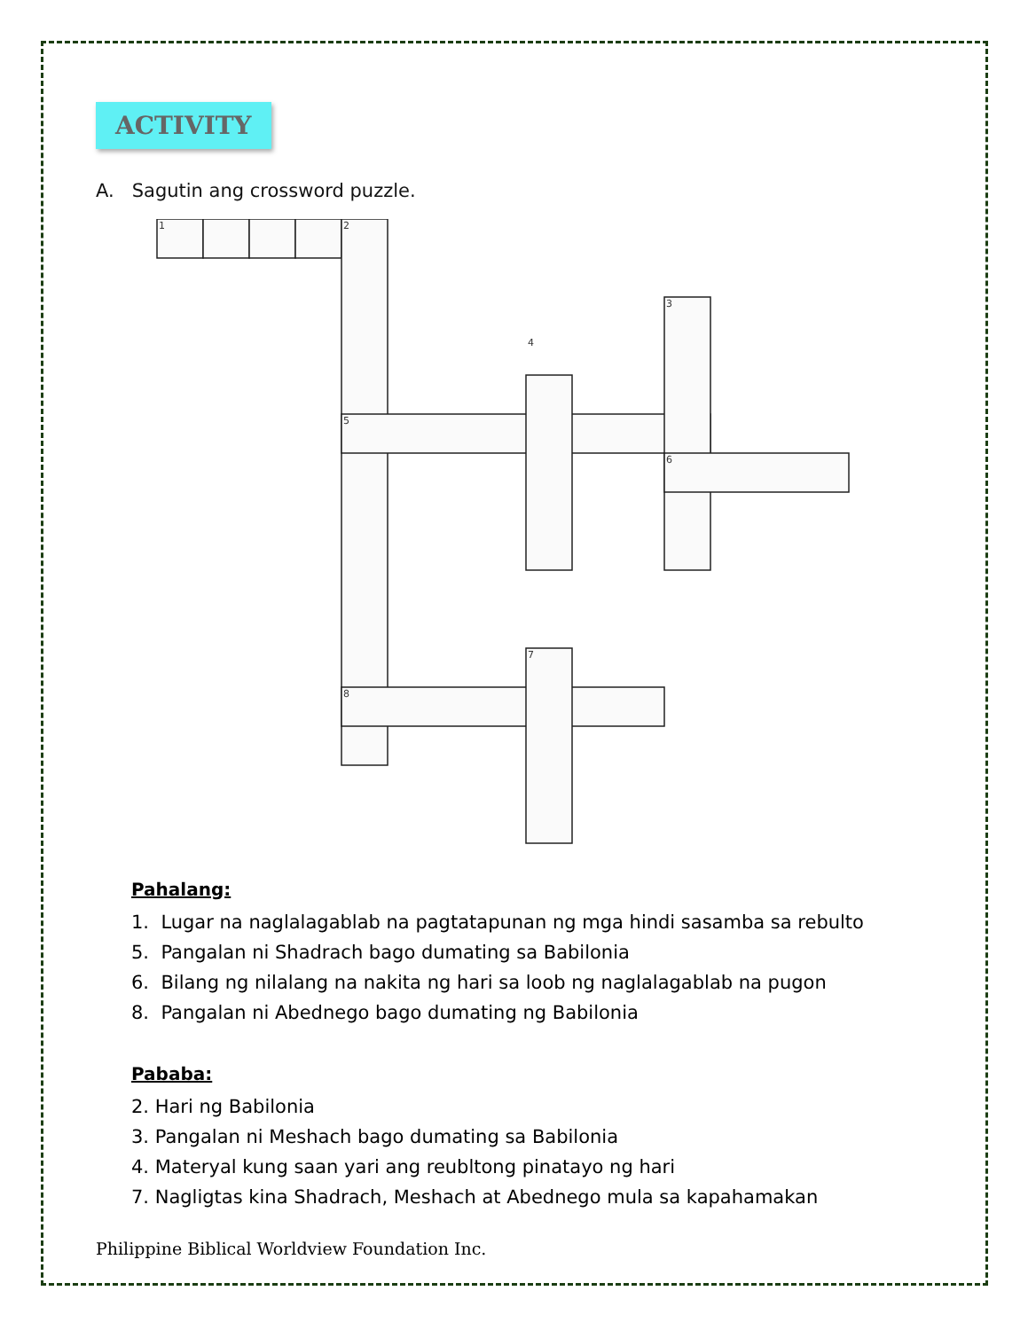ACTIVITY
A. Sagutin ang crossword puzzle.
1
2
3
4
5
6
7
8
Pahalang:
1. Lugar na naglalagablab na pagtatapunan ng mga hindi sasamba sa rebulto
5. Pangalan ni Shadrach bago dumating sa Babilonia
6. Bilang ng nilalang na nakita ng hari sa loob ng naglalagablab na pugon
8. Pangalan ni Abednego bago dumating ng Babilonia
Pababa:
2. Hari ng Babilonia
3. Pangalan ni Meshach bago dumating sa Babilonia
4. Materyal kung saan yari ang reubltong pinatayo ng hari
7. Nagligtas kina Shadrach, Meshach at Abednego mula sa kapahamakan
Philippine Biblical Worldview Foundation Inc.